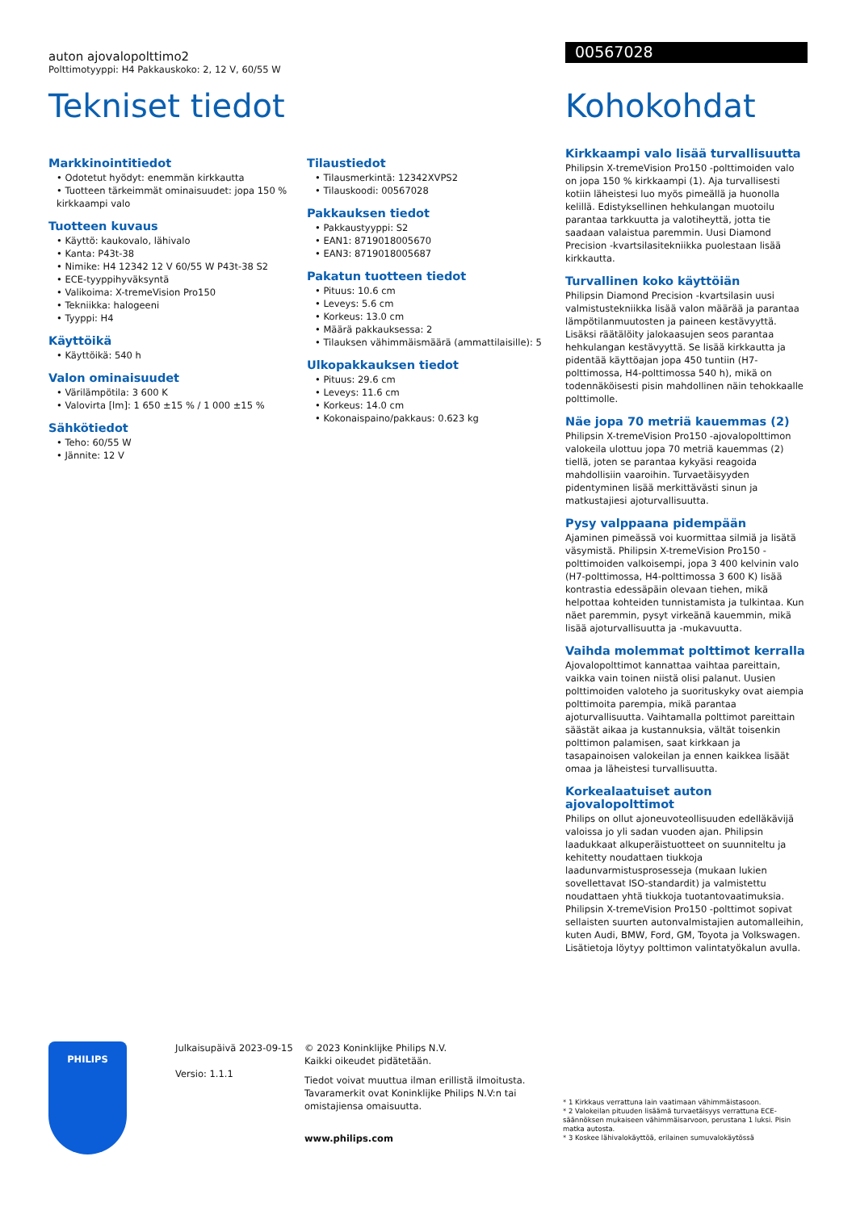auton ajovalopolttimo2
Polttimotyyppi: H4 Pakkauskoko: 2, 12 V, 60/55 W
Tekniset tiedot
Markkinointitiedot
• Odotetut hyödyt: enemmän kirkkautta
• Tuotteen tärkeimmät ominaisuudet: jopa 150 % kirkkaampi valo
Tuotteen kuvaus
• Käyttö: kaukovalo, lähivalo
• Kanta: P43t-38
• Nimike: H4 12342 12 V 60/55 W P43t-38 S2
• ECE-tyyppihyväksyntä
• Valikoima: X-tremeVision Pro150
• Tekniikka: halogeeni
• Tyyppi: H4
Käyttöikä
• Käyttöikä: 540 h
Valon ominaisuudet
• Värilämpötila: 3 600 K
• Valovirta [lm]: 1 650 ±15 % / 1 000 ±15 %
Sähkötiedot
• Teho: 60/55 W
• Jännite: 12 V
Tilaustiedot
• Tilausmerkintä: 12342XVPS2
• Tilauskoodi: 00567028
Pakkauksen tiedot
• Pakkaustyyppi: S2
• EAN1: 8719018005670
• EAN3: 8719018005687
Pakatun tuotteen tiedot
• Pituus: 10.6 cm
• Leveys: 5.6 cm
• Korkeus: 13.0 cm
• Määrä pakkauksessa: 2
• Tilauksen vähimmäismäärä (ammattilaisille): 5
Ulkopakkauksen tiedot
• Pituus: 29.6 cm
• Leveys: 11.6 cm
• Korkeus: 14.0 cm
• Kokonaispaino/pakkaus: 0.623 kg
00567028
Kohokohdat
Kirkkaampi valo lisää turvallisuutta
Philipsin X-tremeVision Pro150 -polttimoiden valo on jopa 150 % kirkkaampi (1). Aja turvallisesti kotiin läheistesi luo myös pimeällä ja huonolla kelillä. Edistyksellinen hehkulangan muotoilu parantaa tarkkuutta ja valotiheyttä, jotta tie saadaan valaistua paremmin. Uusi Diamond Precision -kvartsilasitekniikka puolestaan lisää kirkkautta.
Turvallinen koko käyttöiän
Philipsin Diamond Precision -kvartsilasin uusi valmistustekniikka lisää valon määrää ja parantaa lämpötilanmuutosten ja paineen kestävyyttä. Lisäksi räätälöity jalokaasujen seos parantaa hehkulangan kestävyyttä. Se lisää kirkkautta ja pidentää käyttöajan jopa 450 tuntiin (H7-polttimossa, H4-polttimossa 540 h), mikä on todennäköisesti pisin mahdollinen näin tehokkaalle polttimolle.
Näe jopa 70 metriä kauemmas (2)
Philipsin X-tremeVision Pro150 -ajovalopolttimon valokeila ulottuu jopa 70 metriä kauemmas (2) tiellä, joten se parantaa kykyäsi reagoida mahdollisiin vaaroihin. Turvaetäisyyden pidentyminen lisää merkittävästi sinun ja matkustajiesi ajoturvallisuutta.
Pysy valppaana pidempään
Ajaminen pimeässä voi kuormittaa silmiä ja lisätä väsymistä. Philipsin X-tremeVision Pro150 -polttimoiden valkoisempi, jopa 3 400 kelvinin valo (H7-polttimossa, H4-polttimossa 3 600 K) lisää kontrastia edessäpäin olevaan tiehen, mikä helpottaa kohteiden tunnistamista ja tulkintaa. Kun näet paremmin, pysyt virkeänä kauemmin, mikä lisää ajoturvallisuutta ja -mukavuutta.
Vaihda molemmat polttimot kerralla
Ajovalopolttimot kannattaa vaihtaa pareittain, vaikka vain toinen niistä olisi palanut. Uusien polttimoiden valoteho ja suorituskyky ovat aiempia polttimoita parempia, mikä parantaa ajoturvallisuutta. Vaihtamalla polttimot pareittain säästät aikaa ja kustannuksia, vältät toisenkin polttimon palamisen, saat kirkkaan ja tasapainoisen valokeilan ja ennen kaikkea lisäät omaa ja läheistesi turvallisuutta.
Korkealaatuiset auton ajovalopolttimot
Philips on ollut ajoneuvoteollisuuden edelläkävijä valoissa jo yli sadan vuoden ajan. Philipsin laadukkaat alkuperäistuotteet on suunniteltu ja kehitetty noudattaen tiukkoja laadunvarmistusprosesseja (mukaan lukien sovellettavat ISO-standardit) ja valmistettu noudattaen yhtä tiukkoja tuotantovaatimuksia. Philipsin X-tremeVision Pro150 -polttimot sopivat sellaisten suurten autonvalmistajien automalleihin, kuten Audi, BMW, Ford, GM, Toyota ja Volkswagen. Lisätietoja löytyy polttimon valintatyökalun avulla.
PHILIPS
Julkaisupäivä 2023-09-15
Versio: 1.1.1
© 2023 Koninklijke Philips N.V.
Kaikki oikeudet pidätetään.
Tiedot voivat muuttua ilman erillistä ilmoitusta. Tavaramerkit ovat Koninklijke Philips N.V:n tai omistajiensa omaisuutta.
www.philips.com
* 1 Kirkkaus verrattuna lain vaatimaan vähimmäistasoon.
* 2 Valokeilan pituuden lisäämä turvaetäisyys verrattuna ECE-säännöksen mukaiseen vähimmäisarvoon, perustana 1 luksi. Pisin matka autosta.
* 3 Koskee lähivalokäyttöä, erilainen sumuvalokäytössä